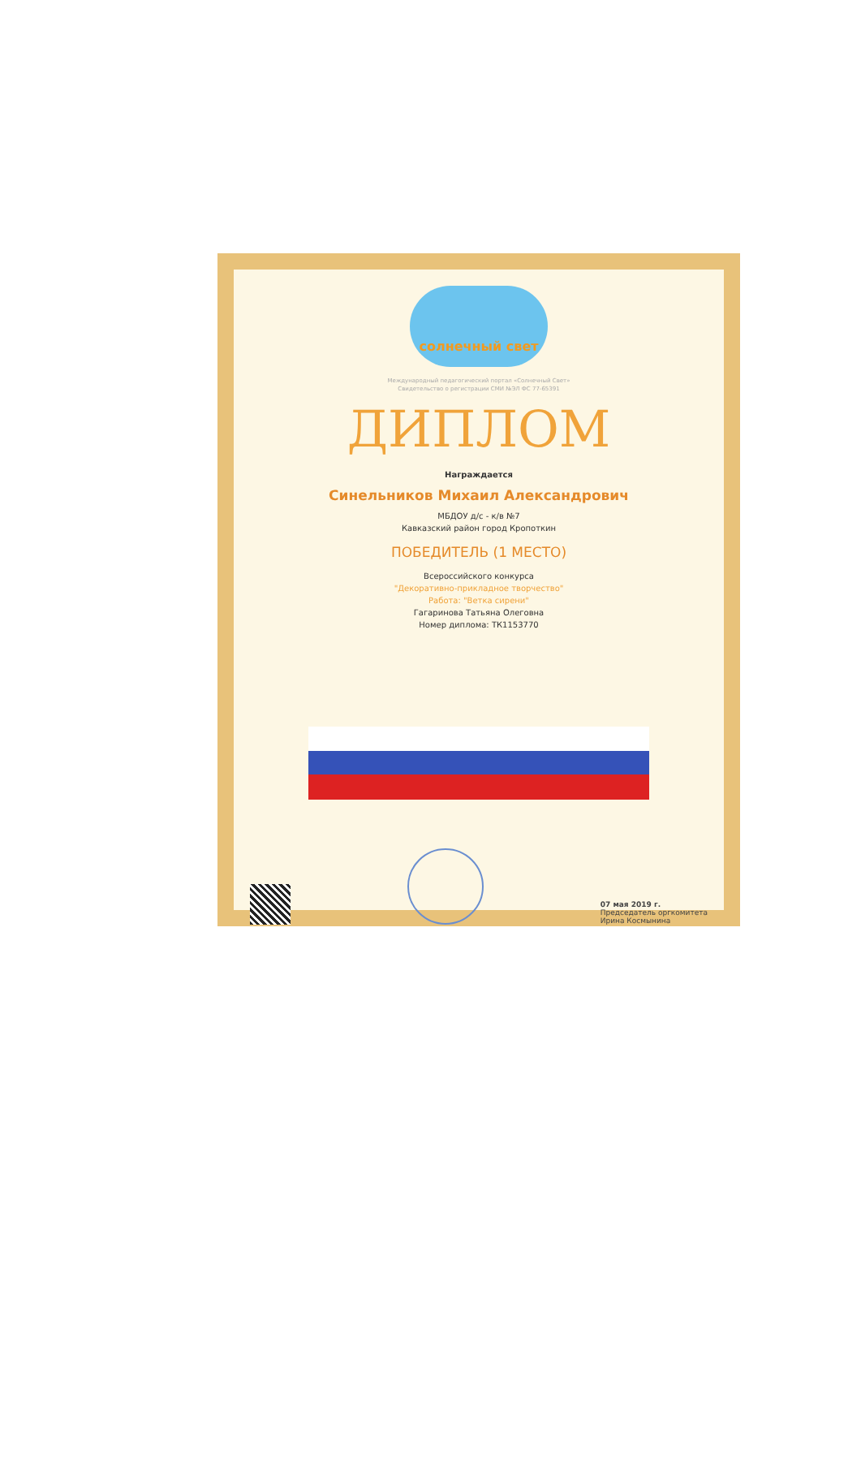солнечный свет
Международный педагогический портал «Солнечный Свет»
Свидетельство о регистрации СМИ №ЭЛ ФС 77-65391
ДИПЛОМ
Награждается
Синельников Михаил Александрович
МБДОУ д/с - к/в №7
Кавказский район город Кропоткин
ПОБЕДИТЕЛЬ (1 МЕСТО)
Всероссийского конкурса
"Декоративно-прикладное творчество"
Работа: "Ветка сирени"
Гагаринова Татьяна Олеговна
Номер диплома: ТК1153770
07 мая 2019 г.
Председатель оргкомитета
Ирина Космынина